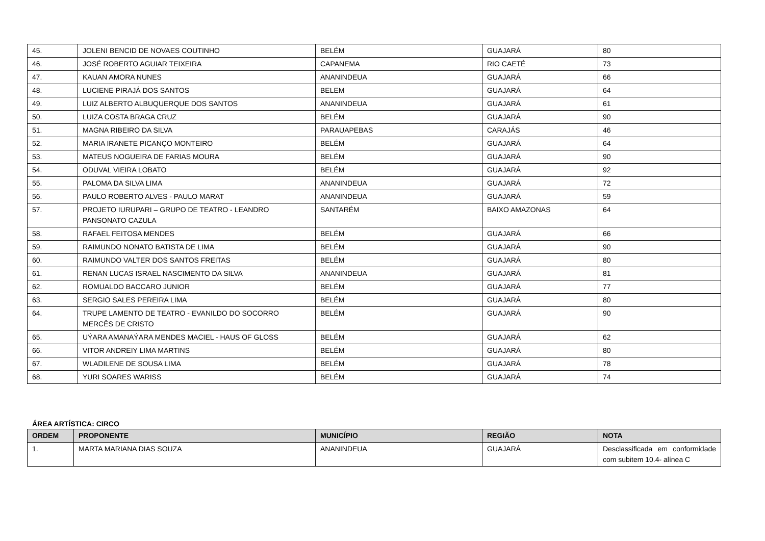| 45. | JOLENI BENCID DE NOVAES COUTINHO | BELÉM | GUAJARÁ | 80 |
| 46. | JOSÉ ROBERTO AGUIAR TEIXEIRA | CAPANEMA | RIO CAETÉ | 73 |
| 47. | KAUAN AMORA NUNES | ANANINDEUA | GUAJARÁ | 66 |
| 48. | LUCIENE PIRAJÁ DOS SANTOS | BELEM | GUAJARÁ | 64 |
| 49. | LUIZ ALBERTO ALBUQUERQUE DOS SANTOS | ANANINDEUA | GUAJARÁ | 61 |
| 50. | LUIZA COSTA BRAGA CRUZ | BELÉM | GUAJARÁ | 90 |
| 51. | MAGNA RIBEIRO DA SILVA | PARAUAPEBAS | CARAJÁS | 46 |
| 52. | MARIA IRANETE PICANÇO MONTEIRO | BELÉM | GUAJARÁ | 64 |
| 53. | MATEUS NOGUEIRA DE FARIAS MOURA | BELÉM | GUAJARÁ | 90 |
| 54. | ODUVAL VIEIRA LOBATO | BELÉM | GUAJARÁ | 92 |
| 55. | PALOMA DA SILVA LIMA | ANANINDEUA | GUAJARÁ | 72 |
| 56. | PAULO ROBERTO ALVES - PAULO MARAT | ANANINDEUA | GUAJARÁ | 59 |
| 57. | PROJETO IURUPARI – GRUPO DE TEATRO - LEANDRO PANSONATO CAZULA | SANTARÉM | BAIXO AMAZONAS | 64 |
| 58. | RAFAEL FEITOSA MENDES | BELÉM | GUAJARÁ | 66 |
| 59. | RAIMUNDO NONATO BATISTA DE LIMA | BELÉM | GUAJARÁ | 90 |
| 60. | RAIMUNDO VALTER DOS SANTOS FREITAS | BELÉM | GUAJARÁ | 80 |
| 61. | RENAN LUCAS ISRAEL NASCIMENTO DA SILVA | ANANINDEUA | GUAJARÁ | 81 |
| 62. | ROMUALDO BACCARO JUNIOR | BELÉM | GUAJARÁ | 77 |
| 63. | SERGIO SALES PEREIRA LIMA | BELÉM | GUAJARÁ | 80 |
| 64. | TRUPE LAMENTO DE TEATRO - EVANILDO DO SOCORRO MERCÊS DE CRISTO | BELÉM | GUAJARÁ | 90 |
| 65. | UÝARA AMANAÝARA MENDES MACIEL - HAUS OF GLOSS | BELÉM | GUAJARÁ | 62 |
| 66. | VITOR ANDREIY LIMA MARTINS | BELÉM | GUAJARÁ | 80 |
| 67. | WLADILENE DE SOUSA LIMA | BELÉM | GUAJARÁ | 78 |
| 68. | YURI SOARES WARISS | BELÉM | GUAJARÁ | 74 |
ÁREA ARTÍSTICA: CIRCO
| ORDEM | PROPONENTE | MUNICÍPIO | REGIÃO | NOTA |
| --- | --- | --- | --- | --- |
| 1. | MARTA MARIANA DIAS SOUZA | ANANINDEUA | GUAJARÁ | Desclassificada em conformidade com subitem 10.4- alínea C |